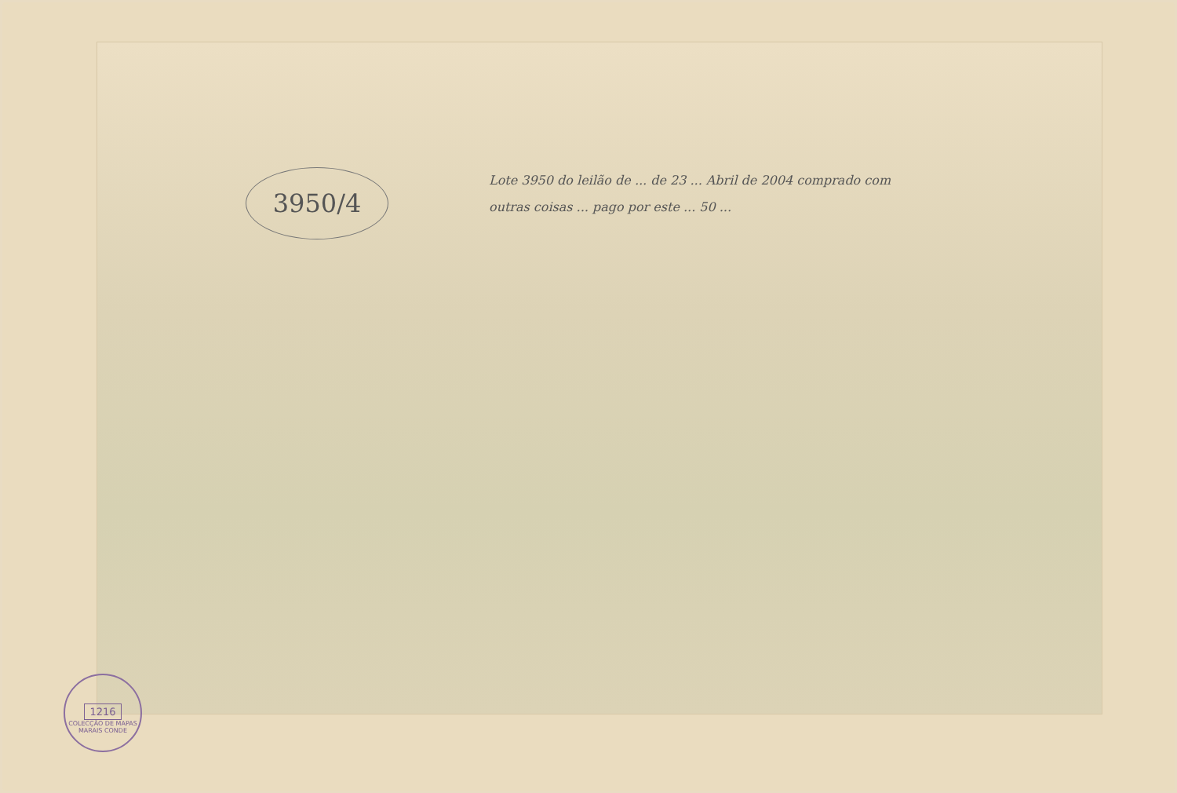3950/4
Lote 3950 do leilão de ... de 23 ... Abril de 2004 comprado com outras coisas ... pago por este ... 50 ...
1216
COLECÇÃO DE MAPAS MARAIS CONDE